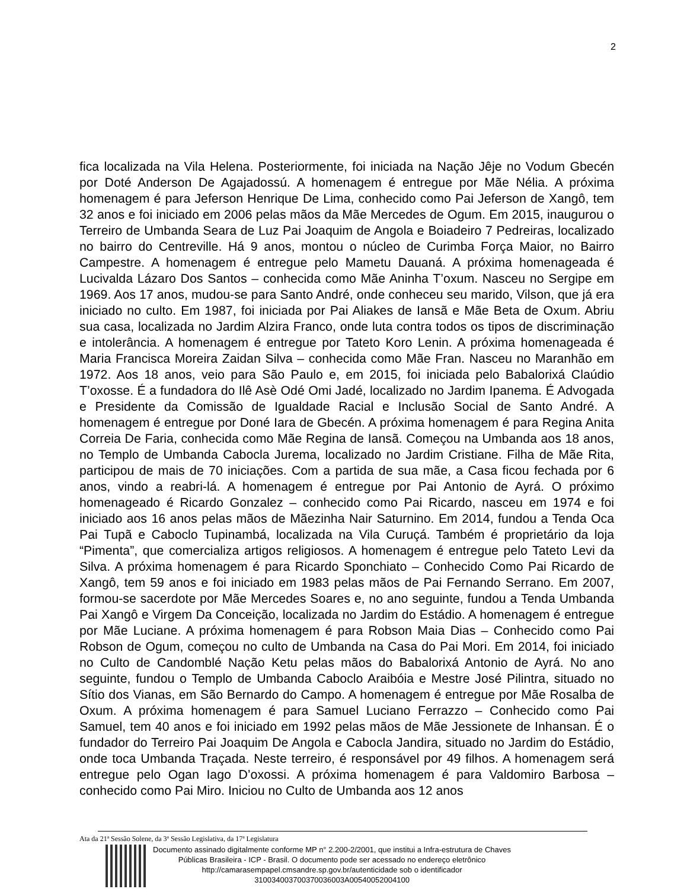2
fica localizada na Vila Helena. Posteriormente, foi iniciada na Nação Jêje no Vodum Gbecén por Doté Anderson De Agajadossú. A homenagem é entregue por Mãe Nélia. A próxima homenagem é para Jeferson Henrique De Lima, conhecido como Pai Jeferson de Xangô, tem 32 anos e foi iniciado em 2006 pelas mãos da Mãe Mercedes de Ogum. Em 2015, inaugurou o Terreiro de Umbanda Seara de Luz Pai Joaquim de Angola e Boiadeiro 7 Pedreiras, localizado no bairro do Centreville. Há 9 anos, montou o núcleo de Curimba Força Maior, no Bairro Campestre. A homenagem é entregue pelo Mametu Dauaná. A próxima homenageada é Lucivalda Lázaro Dos Santos – conhecida como Mãe Aninha T’oxum. Nasceu no Sergipe em 1969. Aos 17 anos, mudou-se para Santo André, onde conheceu seu marido, Vilson, que já era iniciado no culto. Em 1987, foi iniciada por Pai Aliakes de Iansã e Mãe Beta de Oxum. Abriu sua casa, localizada no Jardim Alzira Franco, onde luta contra todos os tipos de discriminação e intolerância. A homenagem é entregue por Tateto Koro Lenin. A próxima homenageada é Maria Francisca Moreira Zaidan Silva – conhecida como Mãe Fran. Nasceu no Maranhão em 1972. Aos 18 anos, veio para São Paulo e, em 2015, foi iniciada pelo Babalorixá Claúdio T’oxosse. É a fundadora do Ilê Asè Odé Omi Jadé, localizado no Jardim Ipanema. É Advogada e Presidente da Comissão de Igualdade Racial e Inclusão Social de Santo André. A homenagem é entregue por Doné Iara de Gbecén. A próxima homenagem é para Regina Anita Correia De Faria, conhecida como Mãe Regina de Iansã. Começou na Umbanda aos 18 anos, no Templo de Umbanda Cabocla Jurema, localizado no Jardim Cristiane. Filha de Mãe Rita, participou de mais de 70 iniciações. Com a partida de sua mãe, a Casa ficou fechada por 6 anos, vindo a reabri-lá. A homenagem é entregue por Pai Antonio de Ayrá. O próximo homenageado é Ricardo Gonzalez – conhecido como Pai Ricardo, nasceu em 1974 e foi iniciado aos 16 anos pelas mãos de Mãezinha Nair Saturnino. Em 2014, fundou a Tenda Oca Pai Tupã e Caboclo Tupinambá, localizada na Vila Curuçá. Também é proprietário da loja “Pimenta”, que comercializa artigos religiosos. A homenagem é entregue pelo Tateto Levi da Silva. A próxima homenagem é para Ricardo Sponchiato – Conhecido Como Pai Ricardo de Xangô, tem 59 anos e foi iniciado em 1983 pelas mãos de Pai Fernando Serrano. Em 2007, formou-se sacerdote por Mãe Mercedes Soares e, no ano seguinte, fundou a Tenda Umbanda Pai Xangô e Virgem Da Conceição, localizada no Jardim do Estádio. A homenagem é entregue por Mãe Luciane. A próxima homenagem é para Robson Maia Dias – Conhecido como Pai Robson de Ogum, começou no culto de Umbanda na Casa do Pai Mori. Em 2014, foi iniciado no Culto de Candomblé Nação Ketu pelas mãos do Babalorixá Antonio de Ayrá. No ano seguinte, fundou o Templo de Umbanda Caboclo Araibóia e Mestre José Pilintra, situado no Sítio dos Vianas, em São Bernardo do Campo. A homenagem é entregue por Mãe Rosalba de Oxum. A próxima homenagem é para Samuel Luciano Ferrazzo – Conhecido como Pai Samuel, tem 40 anos e foi iniciado em 1992 pelas mãos de Mãe Jessionete de Inhansan. É o fundador do Terreiro Pai Joaquim De Angola e Cabocla Jandira, situado no Jardim do Estádio, onde toca Umbanda Traçada. Neste terreiro, é responsável por 49 filhos. A homenagem será entregue pelo Ogan Iago D’oxossi. A próxima homenagem é para Valdomiro Barbosa – conhecido como Pai Miro. Iniciou no Culto de Umbanda aos 12 anos
Ata da 21ª Sessão Solene, da 3ª Sessão Legislativa, da 17ª Legislatura
Documento assinado digitalmente conforme MP n° 2.200-2/2001, que institui a Infra-estrutura de Chaves
Públicas Brasileira - ICP - Brasil. O documento pode ser acessado no endereço eletrônico
http://camarasempapel.cmsandre.sp.gov.br/autenticidade sob o identificador
310034003700370036003A00540052004100